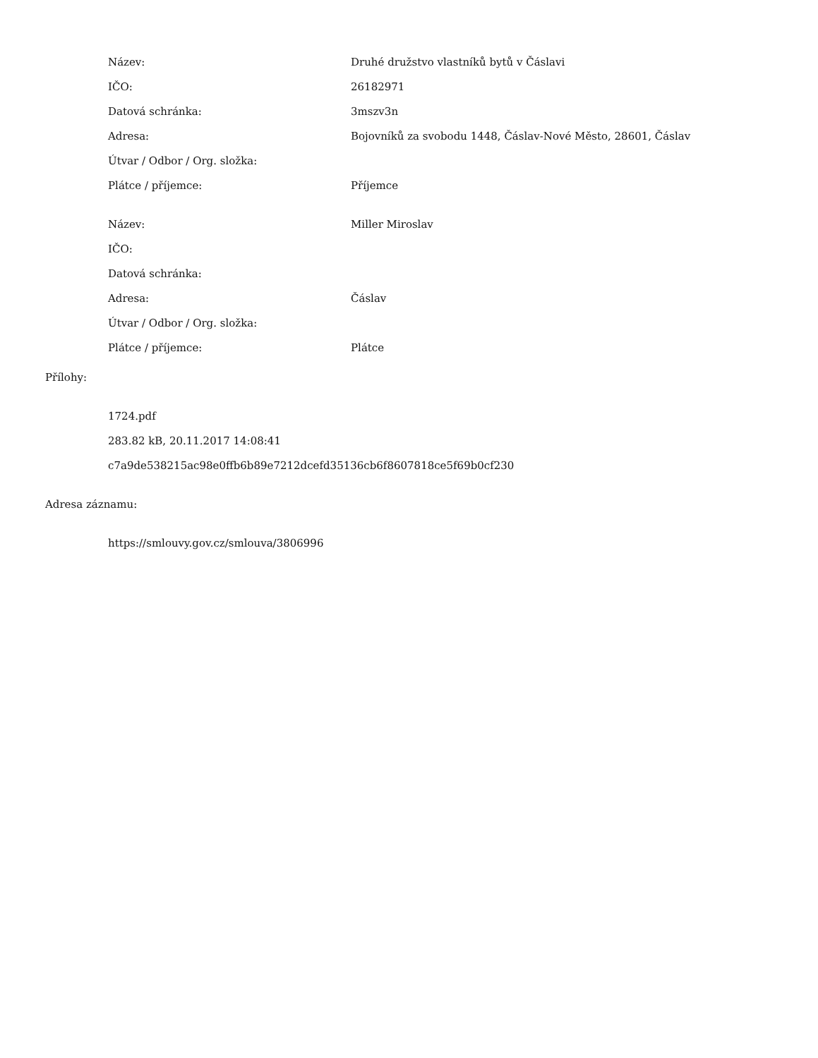| Název: | Druhé družstvo vlastníků bytů v Čáslavi |
| IČO: | 26182971 |
| Datová schránka: | 3mszv3n |
| Adresa: | Bojovníků za svobodu 1448, Čáslav-Nové Město, 28601, Čáslav |
| Útvar / Odbor / Org. složka: | |
| Plátce / příjemce: | Příjemce |
| Název: | Miller Miroslav |
| IČO: | |
| Datová schránka: | |
| Adresa: | Čáslav |
| Útvar / Odbor / Org. složka: | |
| Plátce / příjemce: | Plátce |
Přílohy:
1724.pdf
283.82 kB, 20.11.2017 14:08:41
c7a9de538215ac98e0ffb6b89e7212dcefd35136cb6f8607818ce5f69b0cf230
Adresa záznamu:
https://smlouvy.gov.cz/smlouva/3806996